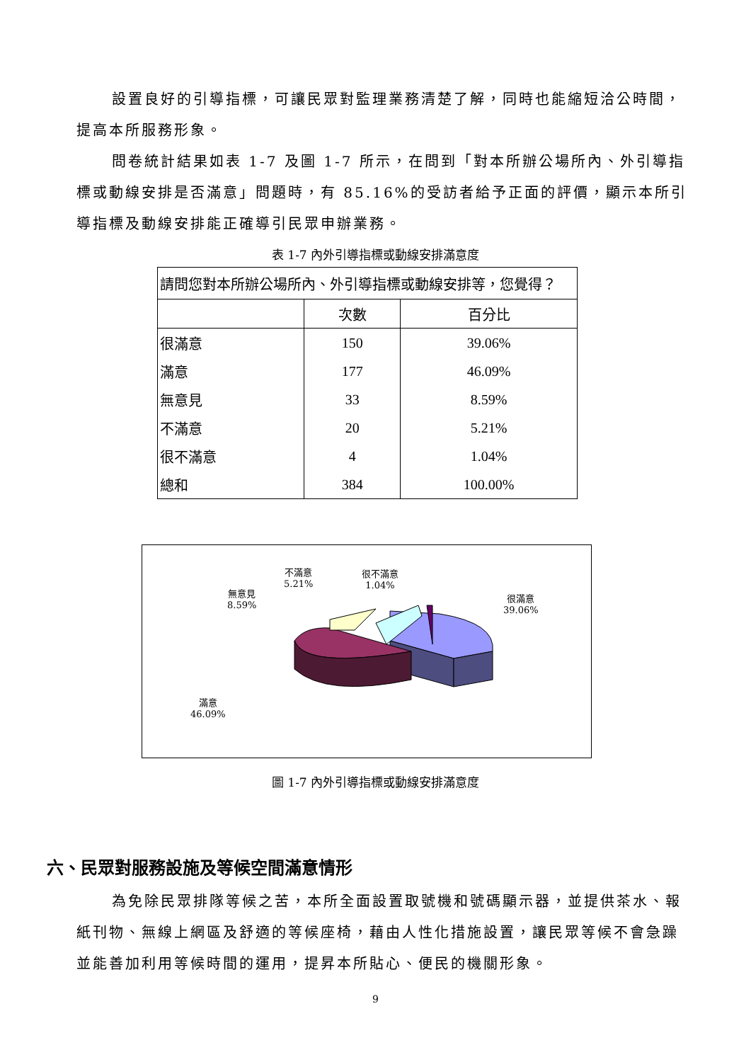設置良好的引導指標，可讓民眾對監理業務清楚了解，同時也能縮短洽公時間，提高本所服務形象。
問卷統計結果如表 1-7 及圖 1-7 所示，在問到「對本所辦公場所內、外引導指標或動線安排是否滿意」問題時，有 85.16%的受訪者給予正面的評價，顯示本所引導指標及動線安排能正確導引民眾申辦業務。
表 1-7 內外引導指標或動線安排滿意度
| 請問您對本所辦公場所內、外引導指標或動線安排等，您覺得？ | | |
| | 次數 | 百分比 |
| 很滿意 | 150 | 39.06% |
| 滿意 | 177 | 46.09% |
| 無意見 | 33 | 8.59% |
| 不滿意 | 20 | 5.21% |
| 很不滿意 | 4 | 1.04% |
| 總和 | 384 | 100.00% |
不滿意
5.21%
很不滿意
1.04%
無意見
8.59%
很滿意
39.06%
滿意
46.09%
圖 1-7 內外引導指標或動線安排滿意度
六、民眾對服務設施及等候空間滿意情形
為免除民眾排隊等候之苦，本所全面設置取號機和號碼顯示器，並提供茶水、報紙刊物、無線上網區及舒適的等候座椅，藉由人性化措施設置，讓民眾等候不會急躁並能善加利用等候時間的運用，提昇本所貼心、便民的機關形象。
9